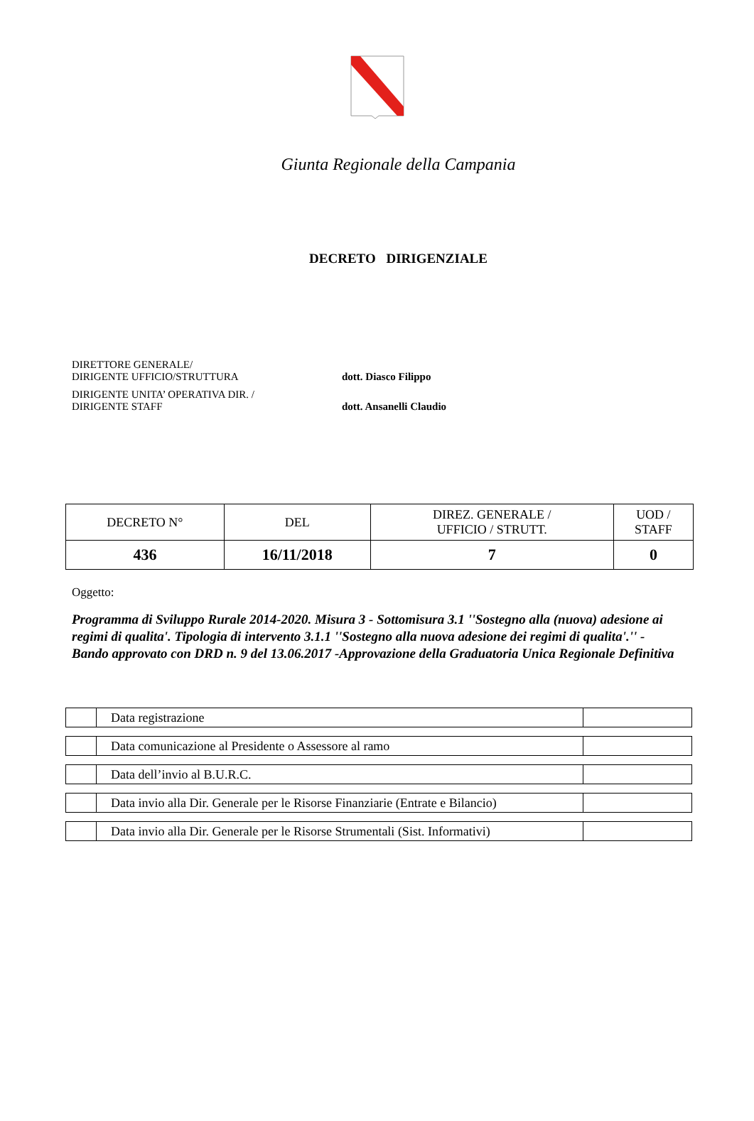Giunta Regionale della Campania
DECRETO DIRIGENZIALE
DIRETTORE GENERALE/
DIRIGENTE UFFICIO/STRUTTURA
dott. Diasco Filippo
DIRIGENTE UNITA’ OPERATIVA DIR. /
DIRIGENTE STAFF
dott. Ansanelli Claudio
| DECRETO N° | DEL | DIREZ. GENERALE / UFFICIO / STRUTT. | UOD / STAFF |
| 436 | 16/11/2018 | 7 | 0 |
Oggetto:
Programma di Sviluppo Rurale 2014-2020. Misura 3 - Sottomisura 3.1 ''Sostegno alla (nuova) adesione ai regimi di qualita'. Tipologia di intervento 3.1.1 ''Sostegno alla nuova adesione dei regimi di qualita'.'' - Bando approvato con DRD n. 9 del 13.06.2017 -Approvazione della Graduatoria Unica Regionale Definitiva
| | Data registrazione | |
| | Data comunicazione al Presidente o Assessore al ramo | |
| | Data dell’invio al B.U.R.C. | |
| | Data invio alla Dir. Generale per le Risorse Finanziarie (Entrate e Bilancio) | |
| | Data invio alla Dir. Generale per le Risorse Strumentali (Sist. Informativi) | |